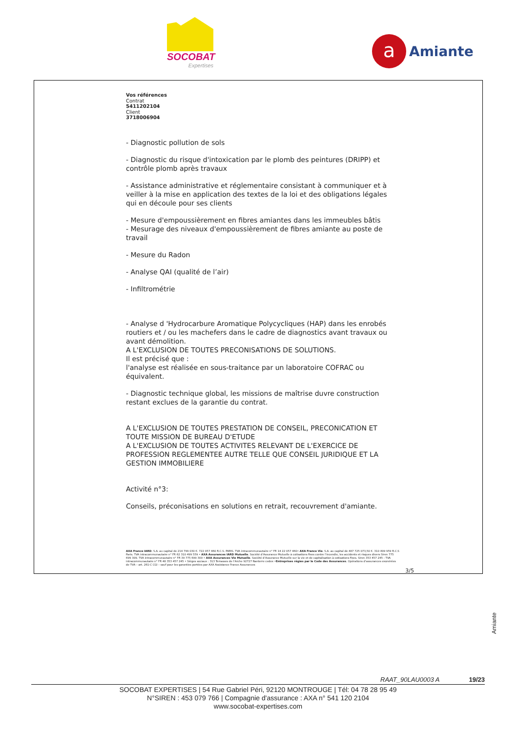SOCOBAT
Expertises
a
Amiante
Vos références
Contrat
5411202104
Client
3718006904
- Diagnostic pollution de sols
- Diagnostic du risque d'intoxication par le plomb des peintures (DRIPP) et contrôle plomb après travaux
- Assistance administrative et réglementaire consistant à communiquer et à veiller à la mise en application des textes de la loi et des obligations légales qui en découle pour ses clients
- Mesure d'empoussièrement en fibres amiantes dans les immeubles bâtis
- Mesurage des niveaux d'empoussièrement de fibres amiante au poste de travail
- Mesure du Radon
- Analyse QAI (qualité de l’air)
- Infiltrométrie
- Analyse d 'Hydrocarbure Aromatique Polycycliques (HAP) dans les enrobés routiers et / ou les machefers dans le cadre de diagnostics avant travaux ou avant démolition.
A L'EXCLUSION DE TOUTES PRECONISATIONS DE SOLUTIONS.
Il est précisé que :
l'analyse est réalisée en sous-traitance par un laboratoire COFRAC ou équivalent.
- Diagnostic technique global, les missions de maîtrise duvre construction restant exclues de la garantie du contrat.
A L'EXCLUSION DE TOUTES PRESTATION DE CONSEIL, PRECONICATION ET TOUTE MISSION DE BUREAU D'ETUDE
A L'EXCLUSION DE TOUTES ACTIVITES RELEVANT DE L'EXERCICE DE PROFESSION REGLEMENTEE AUTRE TELLE QUE CONSEIL JURIDIQUE ET LA GESTION IMMOBILIERE
Activité n°3:
Conseils, préconisations en solutions en retrait, recouvrement d'amiante.
AXA France IARD. S.A. au capital de 214 799 030 €. 722 057 460 R.C.S. PARIS. TVA intracommunautaire n° FR 14 22 057 460• AXA France Vie. S.A. au capital de 487 725 073,50 €. 310 499 959 R.C.S Paris. TVA intracommunautaire n° FR 62 310 499 559 • AXA Assurances IARD Mutuelle. Société d’Assurance Mutuelle à cotisations fixes contre l’incendie, les accidents et risques divers Siren 775 699 309. TVA intracommunautaire n° FR 39 775 699 309 • AXA Assurances Vie Mutuelle. Société d’Assurance Mutuelle sur la vie et de capitalisation à cotisations fixes. Siren 353 457 245 - TVA intracommunautaire n° FR 48 353 457 245 • Sièges sociaux : 313 Terrasses de l’Arche 92727 Nanterre cedex •Entreprises régies par le Code des Assurances. Opérations d’assurances exonérées de TVA – art. 261-C CGI – sauf pour les garanties portées par AXA Assistance France Assurances
3/5
Amiante
RAAT_90LAU0003 A 19/23
SOCOBAT EXPERTISES | 54 Rue Gabriel Péri, 92120 MONTROUGE | Tél: 04 78 28 95 49
N°SIREN : 453 079 766 | Compagnie d'assurance : AXA n° 541 120 2104
www.socobat-expertises.com